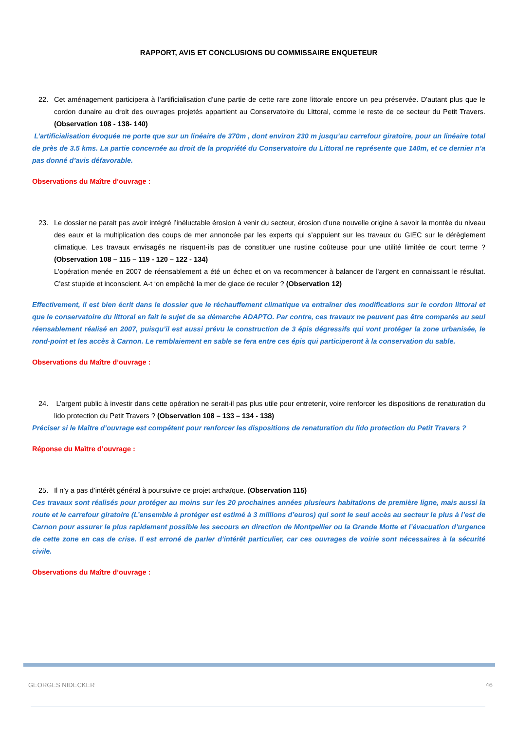RAPPORT, AVIS ET CONCLUSIONS DU COMMISSAIRE ENQUETEUR
22. Cet aménagement participera à l’artificialisation d’une partie de cette rare zone littorale encore un peu préservée. D'autant plus que le cordon dunaire au droit des ouvrages projetés appartient au Conservatoire du Littoral, comme le reste de ce secteur du Petit Travers. (Observation 108 - 138- 140)
L’artificialisation évoquée ne porte que sur un linéaire de 370m , dont environ 230 m jusqu’au carrefour giratoire, pour un linéaire total de près de 3.5 kms. La partie concernée au droit de la propriété du Conservatoire du Littoral ne représente que 140m, et ce dernier n’a pas donné d’avis défavorable.
Observations du Maître d’ouvrage :
23. Le dossier ne parait pas avoir intégré l’inéluctable érosion à venir du secteur, érosion d’une nouvelle origine à savoir la montée du niveau des eaux et la multiplication des coups de mer annoncée par les experts qui s’appuient sur les travaux du GIEC sur le dérèglement climatique. Les travaux envisagés ne risquent-ils pas de constituer une rustine coûteuse pour une utilité limitée de court terme ? (Observation 108 – 115 – 119 - 120 – 122 - 134)
L'opération menée en 2007 de réensablement a été un échec et on va recommencer à balancer de l'argent en connaissant le résultat. C'est stupide et inconscient. A-t ‘on empêché la mer de glace de reculer ? (Observation 12)
Effectivement, il est bien écrit dans le dossier que le réchauffement climatique va entraîner des modifications sur le cordon littoral et que le conservatoire du littoral en fait le sujet de sa démarche ADAPTO. Par contre, ces travaux ne peuvent pas être comparés au seul réensablement réalisé en 2007, puisqu’il est aussi prévu la construction de 3 épis dégressifs qui vont protéger la zone urbanisée, le rond-point et les accès à Carnon. Le remblaiement en sable se fera entre ces épis qui participeront à la conservation du sable.
Observations du Maître d’ouvrage :
24. L’argent public à investir dans cette opération ne serait-il pas plus utile pour entretenir, voire renforcer les dispositions de renaturation du lido protection du Petit Travers ? (Observation 108 – 133 – 134 - 138)
Préciser si le Maître d’ouvrage est compétent pour renforcer les dispositions de renaturation du lido protection du Petit Travers ?
Réponse du Maître d’ouvrage :
25. Il n’y a pas d’intérêt général à poursuivre ce projet archaïque. (Observation 115)
Ces travaux sont réalisés pour protéger au moins sur les 20 prochaines années plusieurs habitations de première ligne, mais aussi la route et le carrefour giratoire (L’ensemble à protéger est estimé à 3 millions d’euros) qui sont le seul accès au secteur le plus à l’est de Carnon pour assurer le plus rapidement possible les secours en direction de Montpellier ou la Grande Motte et l’évacuation d’urgence de cette zone en cas de crise. Il est erroné de parler d’intérêt particulier, car ces ouvrages de voirie sont nécessaires à la sécurité civile.
Observations du Maître d’ouvrage :
GEORGES NIDECKER 46